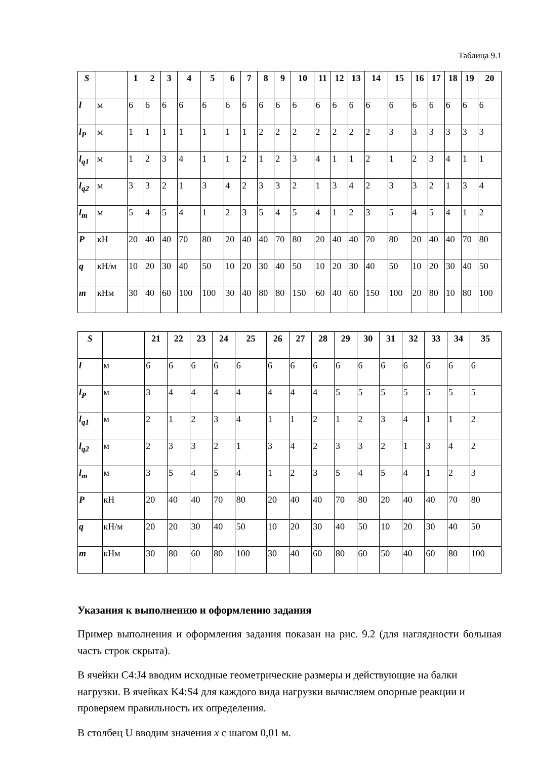Таблица 9.1
| S | | 1 | 2 | 3 | 4 | 5 | 6 | 7 | 8 | 9 | 10 | 11 | 12 | 13 | 14 | 15 | 16 | 17 | 18 | 19 | 20 |
| --- | --- | --- | --- | --- | --- | --- | --- | --- | --- | --- | --- | --- | --- | --- | --- | --- | --- | --- | --- | --- | --- |
| l | м | 6 | 6 | 6 | 6 | 6 | 6 | 6 | 6 | 6 | 6 | 6 | 6 | 6 | 6 | 6 | 6 | 6 | 6 | 6 | 6 |
| l<sub>P</sub> | м | 1 | 1 | 1 | 1 | 1 | 1 | 1 | 2 | 2 | 2 | 2 | 2 | 2 | 2 | 3 | 3 | 3 | 3 | 3 | 3 |
| l<sub>q1</sub> | м | 1 | 2 | 3 | 4 | 1 | 1 | 2 | 1 | 2 | 3 | 4 | 1 | 1 | 2 | 1 | 2 | 3 | 4 | 1 | 1 |
| l<sub>q2</sub> | м | 3 | 3 | 2 | 1 | 3 | 4 | 2 | 3 | 3 | 2 | 1 | 3 | 4 | 2 | 3 | 3 | 2 | 1 | 3 | 4 |
| l<sub>m</sub> | м | 5 | 4 | 5 | 4 | 1 | 2 | 3 | 5 | 4 | 5 | 4 | 1 | 2 | 3 | 5 | 4 | 5 | 4 | 1 | 2 |
| P | кН | 20 | 40 | 40 | 70 | 80 | 20 | 40 | 40 | 70 | 80 | 20 | 40 | 40 | 70 | 80 | 20 | 40 | 40 | 70 | 80 |
| q | кН/м | 10 | 20 | 30 | 40 | 50 | 10 | 20 | 30 | 40 | 50 | 10 | 20 | 30 | 40 | 50 | 10 | 20 | 30 | 40 | 50 |
| m | кНм | 30 | 40 | 60 | 100 | 100 | 30 | 40 | 80 | 80 | 150 | 60 | 40 | 60 | 150 | 100 | 20 | 80 | 10 | 80 | 100 |
| S | | 21 | 22 | 23 | 24 | 25 | 26 | 27 | 28 | 29 | 30 | 31 | 32 | 33 | 34 | 35 |
| --- | --- | --- | --- | --- | --- | --- | --- | --- | --- | --- | --- | --- | --- | --- | --- | --- |
| l | м | 6 | 6 | 6 | 6 | 6 | 6 | 6 | 6 | 6 | 6 | 6 | 6 | 6 | 6 | 6 |
| l<sub>P</sub> | м | 3 | 4 | 4 | 4 | 4 | 4 | 4 | 4 | 5 | 5 | 5 | 5 | 5 | 5 | 5 |
| l<sub>q1</sub> | м | 2 | 1 | 2 | 3 | 4 | 1 | 1 | 2 | 1 | 2 | 3 | 4 | 1 | 1 | 2 |
| l<sub>q2</sub> | м | 2 | 3 | 3 | 2 | 1 | 3 | 4 | 2 | 3 | 3 | 2 | 1 | 3 | 4 | 2 |
| l<sub>m</sub> | м | 3 | 5 | 4 | 5 | 4 | 1 | 2 | 3 | 5 | 4 | 5 | 4 | 1 | 2 | 3 |
| P | кН | 20 | 40 | 40 | 70 | 80 | 20 | 40 | 40 | 70 | 80 | 20 | 40 | 40 | 70 | 80 |
| q | кН/м | 20 | 20 | 30 | 40 | 50 | 10 | 20 | 30 | 40 | 50 | 10 | 20 | 30 | 40 | 50 |
| m | кНм | 30 | 80 | 60 | 80 | 100 | 30 | 40 | 60 | 80 | 60 | 50 | 40 | 60 | 80 | 100 |
Указания к выполнению и оформлению задания
Пример выполнения и оформления задания показан на рис. 9.2 (для наглядности большая часть строк скрыта).
В ячейки C4:J4 вводим исходные геометрические размеры и действующие на балки нагрузки. В ячейках K4:S4 для каждого вида нагрузки вычисляем опорные реакции и проверяем правильность их определения.
В столбец U вводим значения x с шагом 0,01 м.